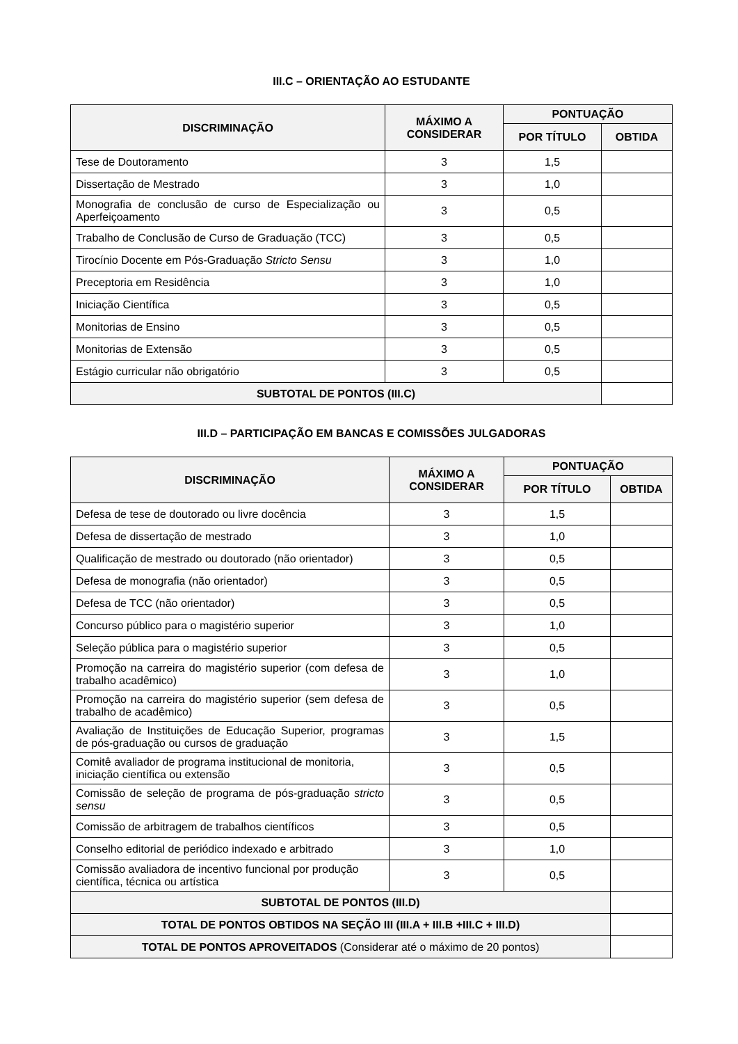III.C – ORIENTAÇÃO AO ESTUDANTE
| DISCRIMINAÇÃO | MÁXIMO A CONSIDERAR | PONTUAÇÃO | |
| --- | --- | --- | --- |
| | | POR TÍTULO | OBTIDA |
| Tese de Doutoramento | 3 | 1,5 | |
| Dissertação de Mestrado | 3 | 1,0 | |
| Monografia de conclusão de curso de Especialização ou Aperfeiçoamento | 3 | 0,5 | |
| Trabalho de Conclusão de Curso de Graduação (TCC) | 3 | 0,5 | |
| Tirocínio Docente em Pós-Graduação Stricto Sensu | 3 | 1,0 | |
| Preceptoria em Residência | 3 | 1,0 | |
| Iniciação Científica | 3 | 0,5 | |
| Monitorias de Ensino | 3 | 0,5 | |
| Monitorias de Extensão | 3 | 0,5 | |
| Estágio curricular não obrigatório | 3 | 0,5 | |
| SUBTOTAL DE PONTOS (III.C) | | | |
III.D – PARTICIPAÇÃO EM BANCAS E COMISSÕES JULGADORAS
| DISCRIMINAÇÃO | MÁXIMO A CONSIDERAR | PONTUAÇÃO | |
| --- | --- | --- | --- |
| | | POR TÍTULO | OBTIDA |
| Defesa de tese de doutorado ou livre docência | 3 | 1,5 | |
| Defesa de dissertação de mestrado | 3 | 1,0 | |
| Qualificação de mestrado ou doutorado (não orientador) | 3 | 0,5 | |
| Defesa de monografia (não orientador) | 3 | 0,5 | |
| Defesa de TCC (não orientador) | 3 | 0,5 | |
| Concurso público para o magistério superior | 3 | 1,0 | |
| Seleção pública para o magistério superior | 3 | 0,5 | |
| Promoção na carreira do magistério superior (com defesa de trabalho acadêmico) | 3 | 1,0 | |
| Promoção na carreira do magistério superior (sem defesa de trabalho de acadêmico) | 3 | 0,5 | |
| Avaliação de Instituições de Educação Superior, programas de pós-graduação ou cursos de graduação | 3 | 1,5 | |
| Comitê avaliador de programa institucional de monitoria, iniciação científica ou extensão | 3 | 0,5 | |
| Comissão de seleção de programa de pós-graduação stricto sensu | 3 | 0,5 | |
| Comissão de arbitragem de trabalhos científicos | 3 | 0,5 | |
| Conselho editorial de periódico indexado e arbitrado | 3 | 1,0 | |
| Comissão avaliadora de incentivo funcional por produção científica, técnica ou artística | 3 | 0,5 | |
| SUBTOTAL DE PONTOS (III.D) | | | |
| TOTAL DE PONTOS OBTIDOS NA SEÇÃO III (III.A + III.B +III.C + III.D) | | | |
| TOTAL DE PONTOS APROVEITADOS (Considerar até o máximo de 20 pontos) | | | |